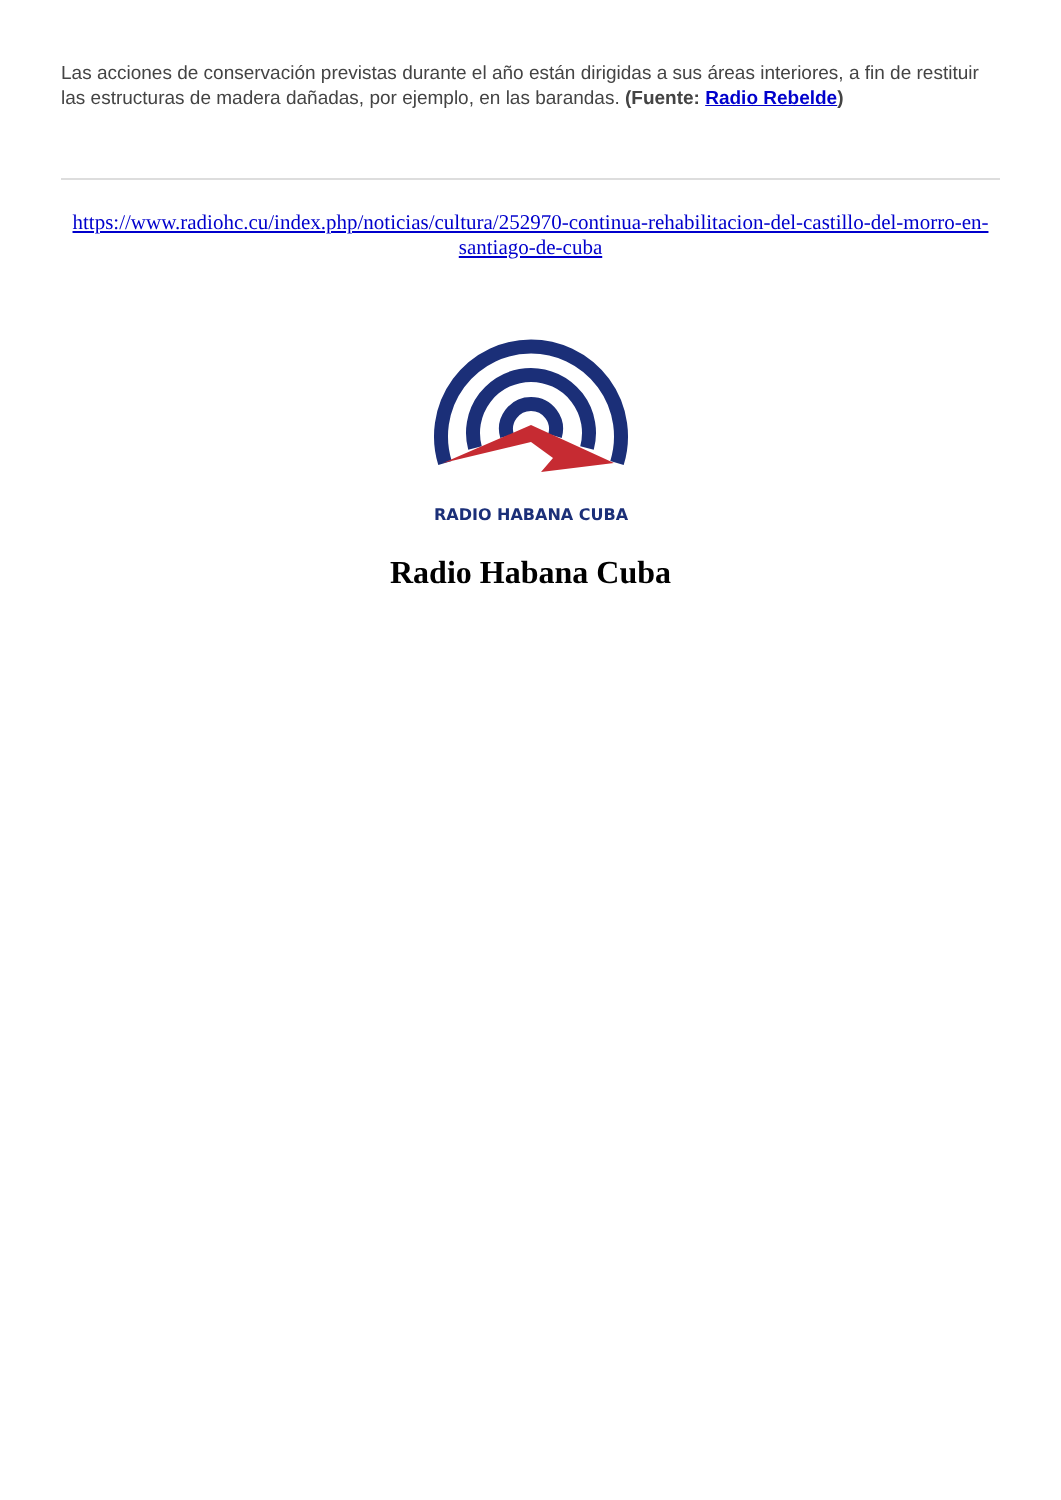Las acciones de conservación previstas durante el año están dirigidas a sus áreas interiores, a fin de restituir las estructuras de madera dañadas, por ejemplo, en las barandas. (Fuente: Radio Rebelde)
https://www.radiohc.cu/index.php/noticias/cultura/252970-continua-rehabilitacion-del-castillo-del-morro-en-santiago-de-cuba
RADIO HABANA CUBA
Radio Habana Cuba